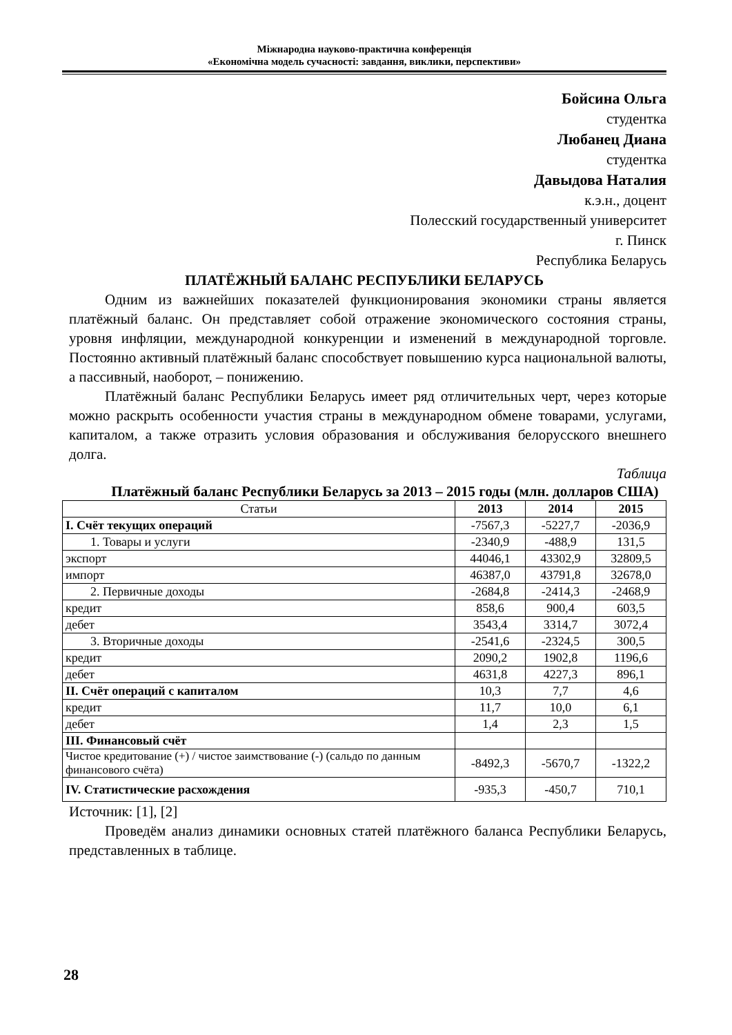Міжнародна науково-практична конференція
«Економічна модель сучасності: завдання, виклики, перспективи»
Бойсина Ольга
студентка
Любанец Диана
студентка
Давыдова Наталия
к.э.н., доцент
Полесский государственный университет
г. Пинск
Республика Беларусь
ПЛАТЁЖНЫЙ БАЛАНС РЕСПУБЛИКИ БЕЛАРУСЬ
Одним из важнейших показателей функционирования экономики страны является платёжный баланс. Он представляет собой отражение экономического состояния страны, уровня инфляции, международной конкуренции и изменений в международной торговле. Постоянно активный платёжный баланс способствует повышению курса национальной валюты, а пассивный, наоборот, – понижению.
Платёжный баланс Республики Беларусь имеет ряд отличительных черт, через которые можно раскрыть особенности участия страны в международном обмене товарами, услугами, капиталом, а также отразить условия образования и обслуживания белорусского внешнего долга.
Таблица
Платёжный баланс Республики Беларусь за 2013 – 2015 годы (млн. долларов США)
| Статьи | 2013 | 2014 | 2015 |
| --- | --- | --- | --- |
| I. Счёт текущих операций | -7567,3 | -5227,7 | -2036,9 |
| 1. Товары и услуги | -2340,9 | -488,9 | 131,5 |
| экспорт | 44046,1 | 43302,9 | 32809,5 |
| импорт | 46387,0 | 43791,8 | 32678,0 |
| 2. Первичные доходы | -2684,8 | -2414,3 | -2468,9 |
| кредит | 858,6 | 900,4 | 603,5 |
| дебет | 3543,4 | 3314,7 | 3072,4 |
| 3. Вторичные доходы | -2541,6 | -2324,5 | 300,5 |
| кредит | 2090,2 | 1902,8 | 1196,6 |
| дебет | 4631,8 | 4227,3 | 896,1 |
| II. Счёт операций с капиталом | 10,3 | 7,7 | 4,6 |
| кредит | 11,7 | 10,0 | 6,1 |
| дебет | 1,4 | 2,3 | 1,5 |
| III. Финансовый счёт | | | |
| Чистое кредитование (+) / чистое заимствование (-) (сальдо по данным финансового счёта) | -8492,3 | -5670,7 | -1322,2 |
| IV. Статистические расхождения | -935,3 | -450,7 | 710,1 |
Источник: [1], [2]
Проведём анализ динамики основных статей платёжного баланса Республики Беларусь, представленных в таблице.
28